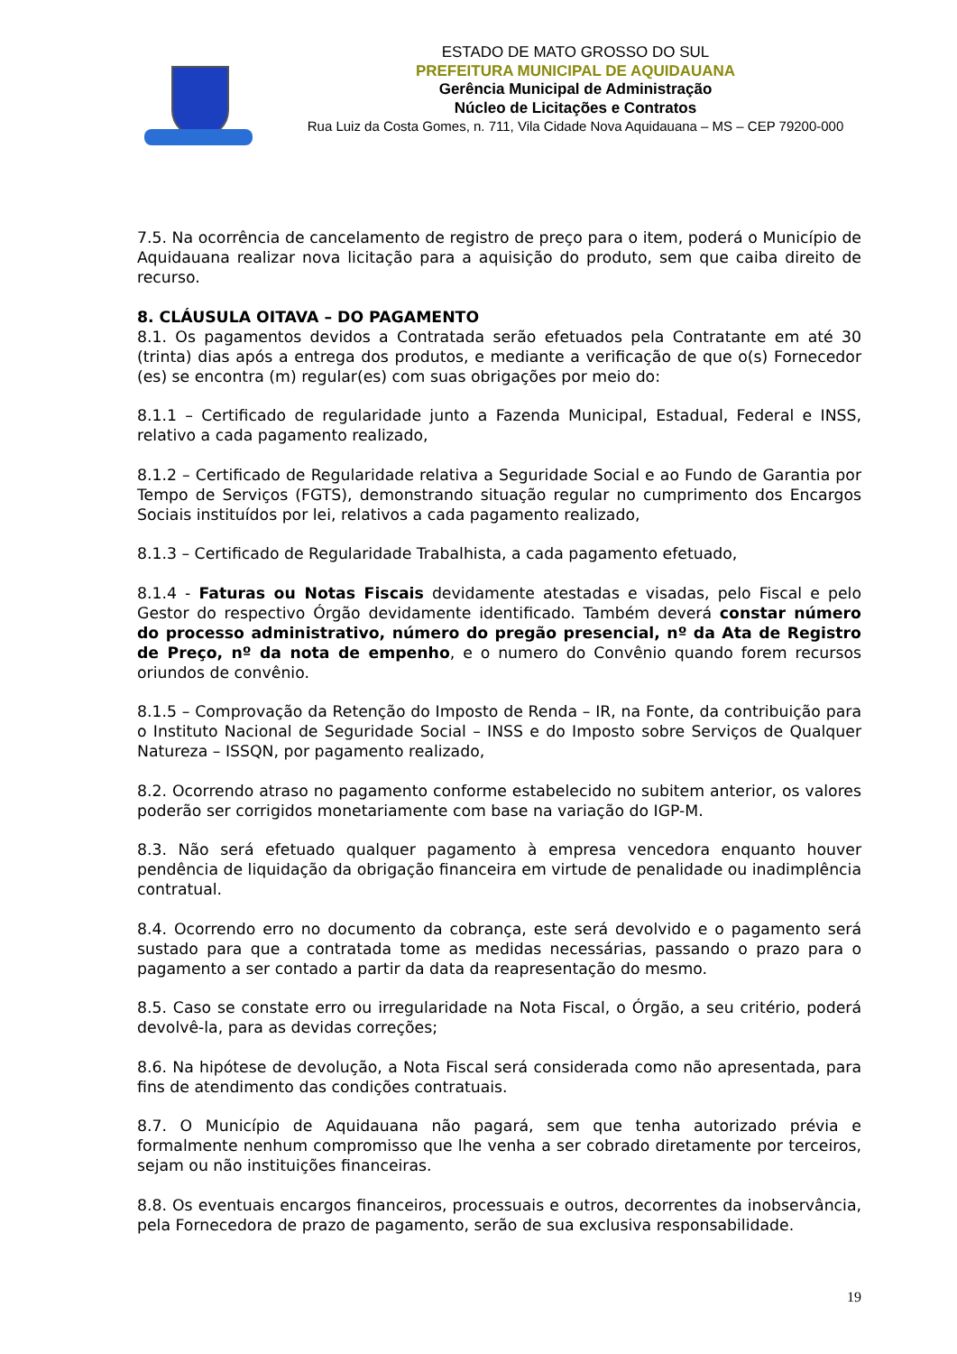ESTADO DE MATO GROSSO DO SUL
PREFEITURA MUNICIPAL DE AQUIDAUANA
Gerência Municipal de Administração
Núcleo de Licitações e Contratos
Rua Luiz da Costa Gomes, n. 711, Vila Cidade Nova Aquidauana – MS – CEP 79200-000
7.5. Na ocorrência de cancelamento de registro de preço para o item, poderá o Município de Aquidauana realizar nova licitação para a aquisição do produto, sem que caiba direito de recurso.
8. CLÁUSULA OITAVA – DO PAGAMENTO
8.1. Os pagamentos devidos a Contratada serão efetuados pela Contratante em até 30 (trinta) dias após a entrega dos produtos, e mediante a verificação de que o(s) Fornecedor (es) se encontra (m) regular(es) com suas obrigações por meio do:
8.1.1 – Certificado de regularidade junto a Fazenda Municipal, Estadual, Federal e INSS, relativo a cada pagamento realizado,
8.1.2 – Certificado de Regularidade relativa a Seguridade Social e ao Fundo de Garantia por Tempo de Serviços (FGTS), demonstrando situação regular no cumprimento dos Encargos Sociais instituídos por lei, relativos a cada pagamento realizado,
8.1.3 – Certificado de Regularidade Trabalhista, a cada pagamento efetuado,
8.1.4 - Faturas ou Notas Fiscais devidamente atestadas e visadas, pelo Fiscal e pelo Gestor do respectivo Órgão devidamente identificado. Também deverá constar número do processo administrativo, número do pregão presencial, nº da Ata de Registro de Preço, nº da nota de empenho, e o numero do Convênio quando forem recursos oriundos de convênio.
8.1.5 – Comprovação da Retenção do Imposto de Renda – IR, na Fonte, da contribuição para o Instituto Nacional de Seguridade Social – INSS e do Imposto sobre Serviços de Qualquer Natureza – ISSQN, por pagamento realizado,
8.2. Ocorrendo atraso no pagamento conforme estabelecido no subitem anterior, os valores poderão ser corrigidos monetariamente com base na variação do IGP-M.
8.3. Não será efetuado qualquer pagamento à empresa vencedora enquanto houver pendência de liquidação da obrigação financeira em virtude de penalidade ou inadimplência contratual.
8.4. Ocorrendo erro no documento da cobrança, este será devolvido e o pagamento será sustado para que a contratada tome as medidas necessárias, passando o prazo para o pagamento a ser contado a partir da data da reapresentação do mesmo.
8.5. Caso se constate erro ou irregularidade na Nota Fiscal, o Órgão, a seu critério, poderá devolvê-la, para as devidas correções;
8.6. Na hipótese de devolução, a Nota Fiscal será considerada como não apresentada, para fins de atendimento das condições contratuais.
8.7. O Município de Aquidauana não pagará, sem que tenha autorizado prévia e formalmente nenhum compromisso que lhe venha a ser cobrado diretamente por terceiros, sejam ou não instituições financeiras.
8.8. Os eventuais encargos financeiros, processuais e outros, decorrentes da inobservância, pela Fornecedora de prazo de pagamento, serão de sua exclusiva responsabilidade.
19